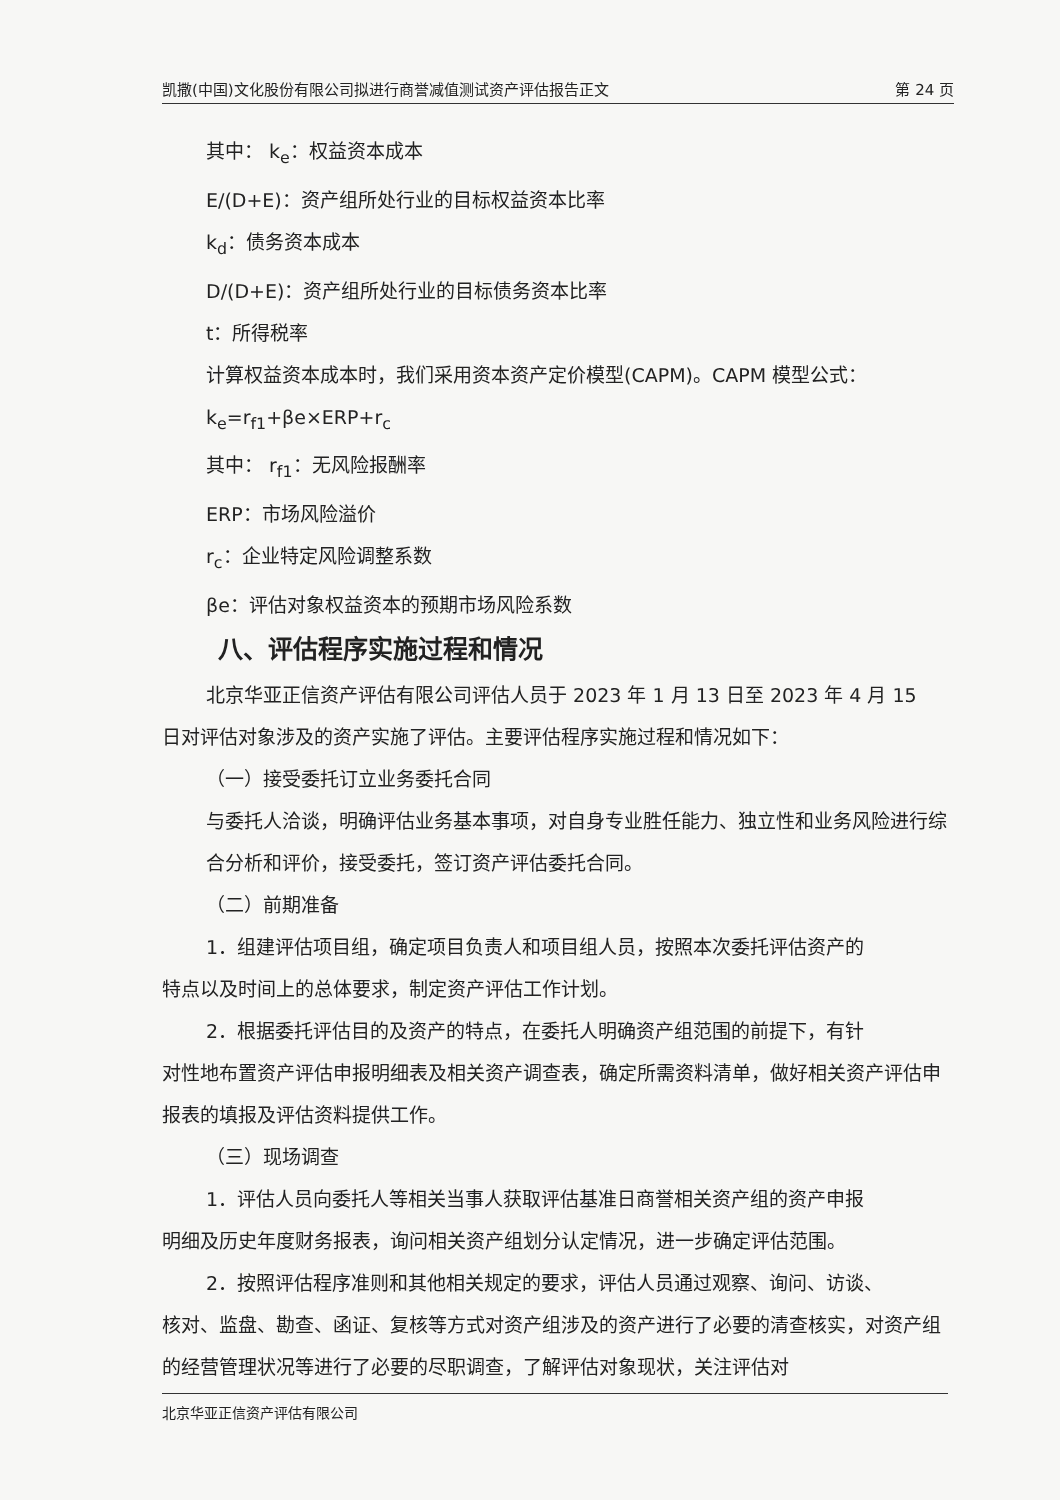凯撒(中国)文化股份有限公司拟进行商誉减值测试资产评估报告正文 第 24 页
其中： k<sub>e</sub>：权益资本成本
E/(D+E)：资产组所处行业的目标权益资本比率
k<sub>d</sub>：债务资本成本
D/(D+E)：资产组所处行业的目标债务资本比率
t：所得税率
计算权益资本成本时，我们采用资本资产定价模型(CAPM)。CAPM 模型公式：
k<sub>e</sub>=r<sub>f1</sub>+βe×ERP+r<sub>c</sub>
其中： r<sub>f1</sub>：无风险报酬率
ERP：市场风险溢价
r<sub>c</sub>：企业特定风险调整系数
βe：评估对象权益资本的预期市场风险系数
八、评估程序实施过程和情况
北京华亚正信资产评估有限公司评估人员于 2023 年 1 月 13 日至 2023 年 4 月 15
日对评估对象涉及的资产实施了评估。主要评估程序实施过程和情况如下：
（一）接受委托订立业务委托合同
与委托人洽谈，明确评估业务基本事项，对自身专业胜任能力、独立性和业务风险进行综合分析和评价，接受委托，签订资产评估委托合同。
（二）前期准备
1．组建评估项目组，确定项目负责人和项目组人员，按照本次委托评估资产的
特点以及时间上的总体要求，制定资产评估工作计划。
2．根据委托评估目的及资产的特点，在委托人明确资产组范围的前提下，有针
对性地布置资产评估申报明细表及相关资产调查表，确定所需资料清单，做好相关资产评估申报表的填报及评估资料提供工作。
（三）现场调查
1．评估人员向委托人等相关当事人获取评估基准日商誉相关资产组的资产申报
明细及历史年度财务报表，询问相关资产组划分认定情况，进一步确定评估范围。
2．按照评估程序准则和其他相关规定的要求，评估人员通过观察、询问、访谈、
核对、监盘、勘查、函证、复核等方式对资产组涉及的资产进行了必要的清查核实，对资产组的经营管理状况等进行了必要的尽职调查，了解评估对象现状，关注评估对
北京华亚正信资产评估有限公司